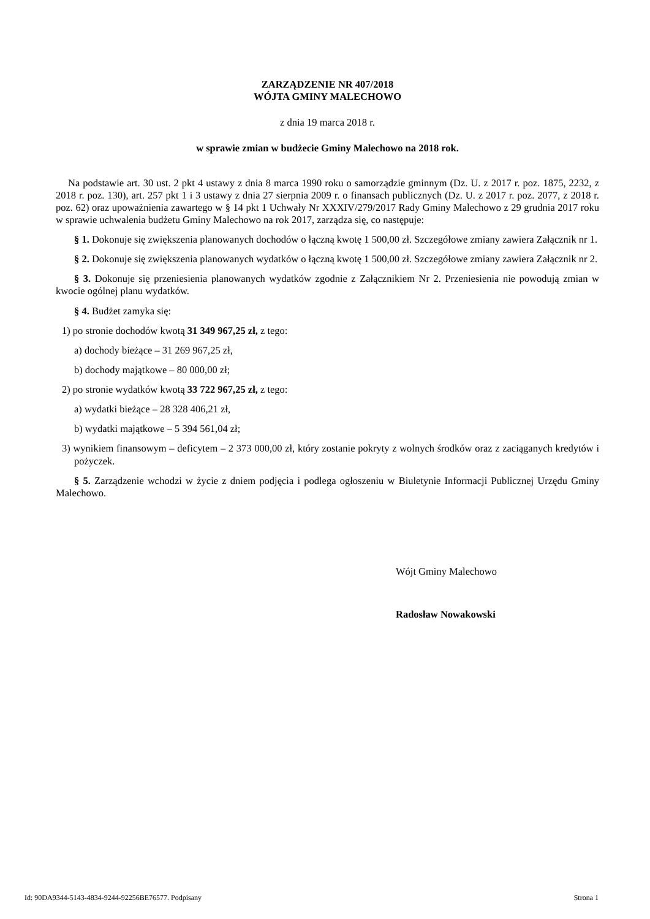ZARZĄDZENIE NR 407/2018
WÓJTA GMINY MALECHOWO
z dnia 19 marca 2018 r.
w sprawie zmian w budżecie Gminy Malechowo na 2018 rok.
Na podstawie art. 30 ust. 2 pkt 4 ustawy z dnia 8 marca 1990 roku o samorządzie gminnym (Dz. U. z 2017 r. poz. 1875, 2232, z 2018 r. poz. 130), art. 257 pkt 1 i 3 ustawy z dnia 27 sierpnia 2009 r. o finansach publicznych (Dz. U. z 2017 r. poz. 2077, z 2018 r. poz. 62) oraz upoważnienia zawartego w § 14 pkt 1 Uchwały Nr XXXIV/279/2017 Rady Gminy Malechowo z 29 grudnia 2017 roku w sprawie uchwalenia budżetu Gminy Malechowo na rok 2017, zarządza się, co następuje:
§ 1. Dokonuje się zwiększenia planowanych dochodów o łączną kwotę 1 500,00 zł. Szczegółowe zmiany zawiera Załącznik nr 1.
§ 2. Dokonuje się zwiększenia planowanych wydatków o łączną kwotę 1 500,00 zł. Szczegółowe zmiany zawiera Załącznik nr 2.
§ 3. Dokonuje się przeniesienia planowanych wydatków zgodnie z Załącznikiem Nr 2. Przeniesienia nie powodują zmian w kwocie ogólnej planu wydatków.
§ 4. Budżet zamyka się:
1) po stronie dochodów kwotą 31 349 967,25 zł, z tego:
a) dochody bieżące – 31 269 967,25 zł,
b) dochody majątkowe – 80 000,00 zł;
2) po stronie wydatków kwotą 33 722 967,25 zł, z tego:
a) wydatki bieżące – 28 328 406,21 zł,
b) wydatki majątkowe – 5 394 561,04 zł;
3) wynikiem finansowym – deficytem – 2 373 000,00 zł, który zostanie pokryty z wolnych środków oraz z zaciąganych kredytów i pożyczek.
§ 5. Zarządzenie wchodzi w życie z dniem podjęcia i podlega ogłoszeniu w Biuletynie Informacji Publicznej Urzędu Gminy Malechowo.
Wójt Gminy Malechowo
Radosław Nowakowski
Id: 90DA9344-5143-4834-9244-92256BE76577. Podpisany Strona 1